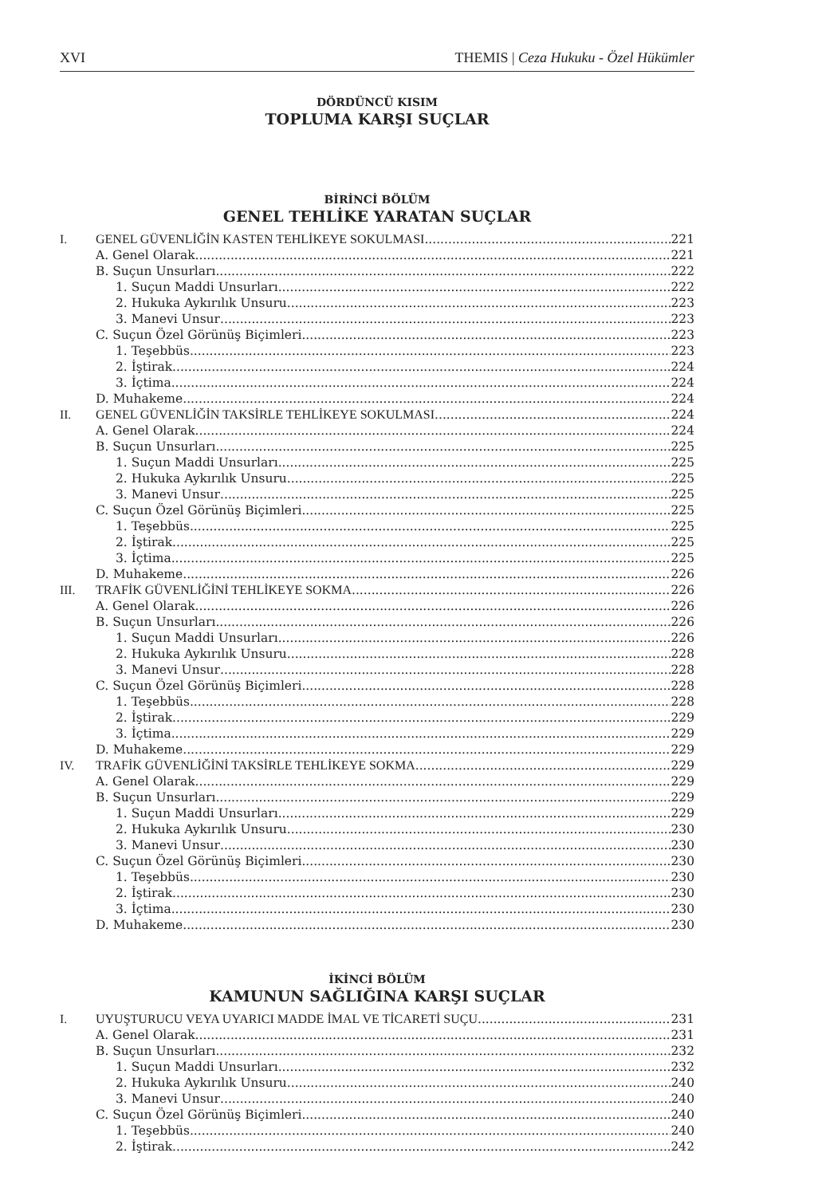XVI THEMIS | Ceza Hukuku - Özel Hükümler
DÖRDÜNCÜ KISIM
TOPLUMA KARŞI SUÇLAR
BİRİNCİ BÖLÜM
GENEL TEHLİKE YARATAN SUÇLAR
I. GENEL GÜVENLİĞİN KASTEN TEHLİKEYE SOKULMASI 221
A. Genel Olarak 221
B. Suçun Unsurları 222
1. Suçun Maddi Unsurları 222
2. Hukuka Aykırılık Unsuru 223
3. Manevi Unsur 223
C. Suçun Özel Görünüş Biçimleri 223
1. Teşebbüs 223
2. İştirak 224
3. İçtima 224
D. Muhakeme 224
II. GENEL GÜVENLİĞİN TAKSİRLE TEHLİKEYE SOKULMASI 224
A. Genel Olarak 224
B. Suçun Unsurları 225
1. Suçun Maddi Unsurları 225
2. Hukuka Aykırılık Unsuru 225
3. Manevi Unsur 225
C. Suçun Özel Görünüş Biçimleri 225
1. Teşebbüs 225
2. İştirak 225
3. İçtima 225
D. Muhakeme 226
III. TRAFİK GÜVENLİĞİNİ TEHLİKEYE SOKMA 226
A. Genel Olarak 226
B. Suçun Unsurları 226
1. Suçun Maddi Unsurları 226
2. Hukuka Aykırılık Unsuru 228
3. Manevi Unsur 228
C. Suçun Özel Görünüş Biçimleri 228
1. Teşebbüs 228
2. İştirak 229
3. İçtima 229
D. Muhakeme 229
IV. TRAFİK GÜVENLİĞİNİ TAKSİRLE TEHLİKEYE SOKMA 229
A. Genel Olarak 229
B. Suçun Unsurları 229
1. Suçun Maddi Unsurları 229
2. Hukuka Aykırılık Unsuru 230
3. Manevi Unsur 230
C. Suçun Özel Görünüş Biçimleri 230
1. Teşebbüs 230
2. İştirak 230
3. İçtima 230
D. Muhakeme 230
İKİNCİ BÖLÜM
KAMUNUN SAĞLIĞINA KARŞI SUÇLAR
I. UYUŞTURUCU VEYA UYARICI MADDE İMAL VE TİCARETİ SUÇU 231
A. Genel Olarak 231
B. Suçun Unsurları 232
1. Suçun Maddi Unsurları 232
2. Hukuka Aykırılık Unsuru 240
3. Manevi Unsur 240
C. Suçun Özel Görünüş Biçimleri 240
1. Teşebbüs 240
2. İştirak 242